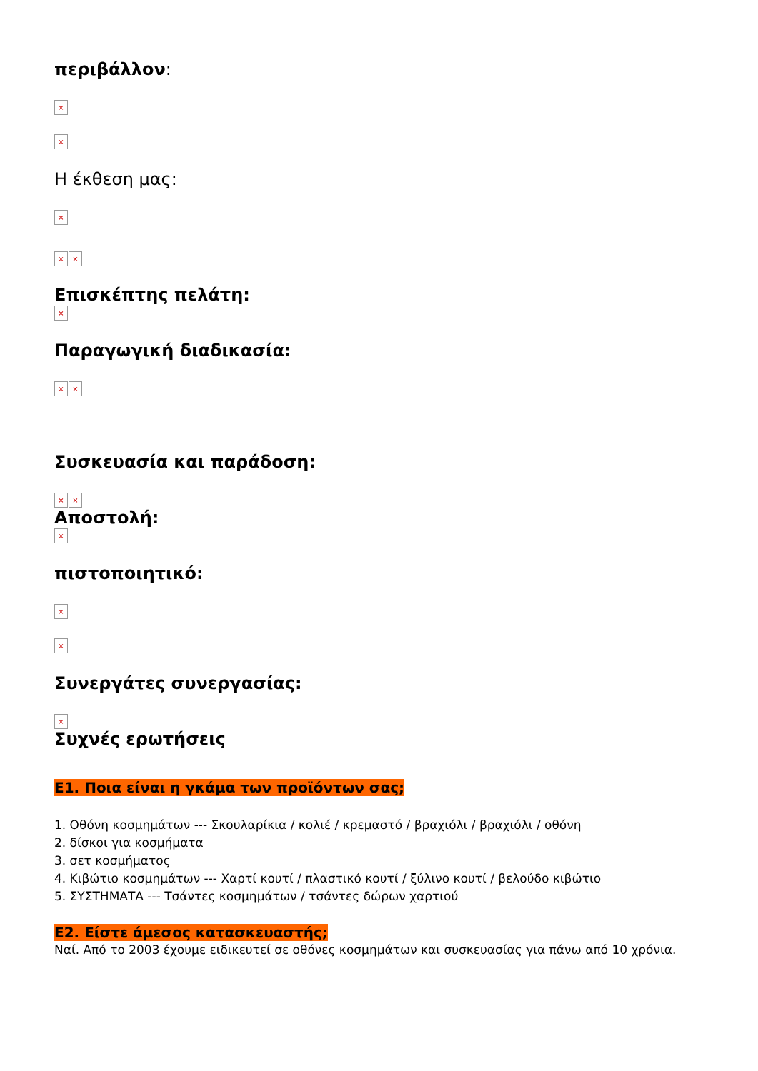περιβάλλον:
×
×
Η έκθεση μας:
×
× ×
Επισκέπτης πελάτη:
×
Παραγωγική διαδικασία:
× ×
Συσκευασία και παράδοση:
× ×
Αποστολή:
×
πιστοποιητικό:
×
×
Συνεργάτες συνεργασίας:
×
Συχνές ερωτήσεις
E1. Ποια είναι η γκάμα των προϊόντων σας;
1. Οθόνη κοσμημάτων --- Σκουλαρίκια / κολιέ / κρεμαστό / βραχιόλι / βραχιόλι / οθόνη
2. δίσκοι για κοσμήματα
3. σετ κοσμήματος
4. Κιβώτιο κοσμημάτων --- Χαρτί κουτί / πλαστικό κουτί / ξύλινο κουτί / βελούδο κιβώτιο
5. ΣΥΣΤΗΜΑΤΑ --- Τσάντες κοσμημάτων / τσάντες δώρων χαρτιού
E2. Είστε άμεσος κατασκευαστής;
Ναί. Από το 2003 έχουμε ειδικευτεί σε οθόνες κοσμημάτων και συσκευασίας για πάνω από 10 χρόνια.